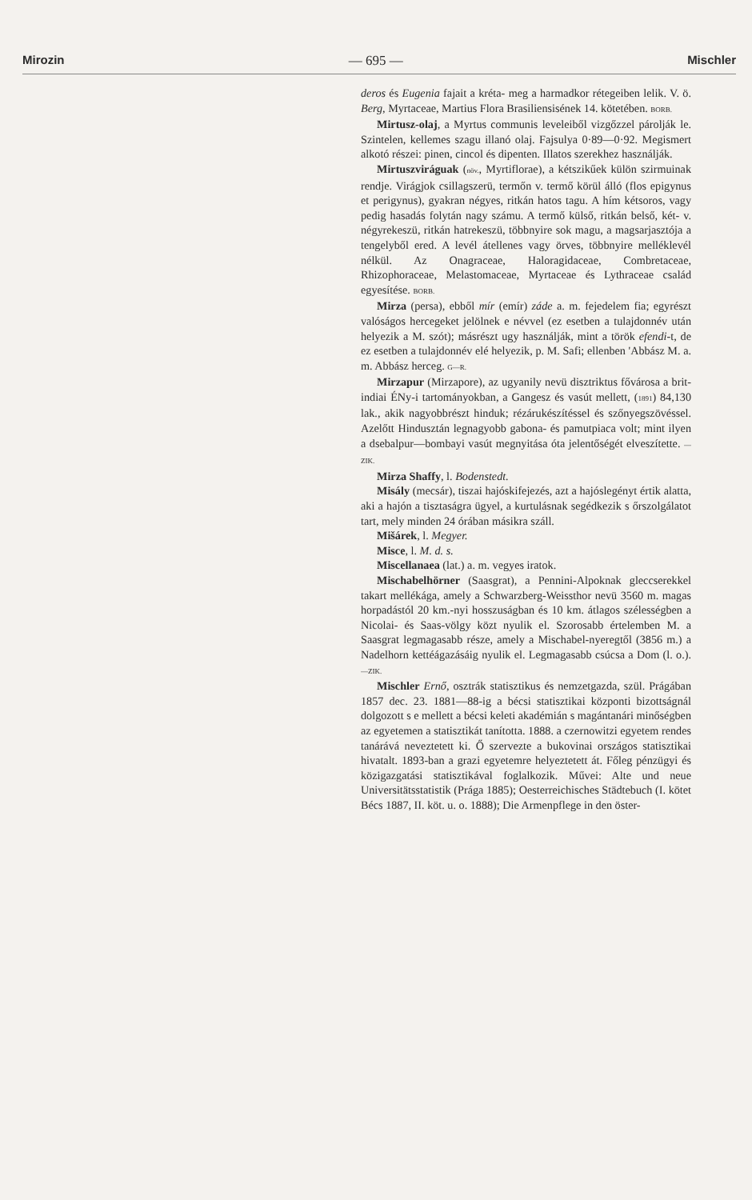Mirozin — 695 — Mischler
deros és Eugenia fajait a kréta- meg a harmadkor rétegeiben lelik. V. ö. Berg, Myrtaceae, Martius Flora Brasiliensisének 14. kötetében. BORB.
Mirtusz-olaj, a Myrtus communis leveleiből vizgőzzel párolják le. Szintelen, kellemes szagu illanó olaj. Fajsulya 0·89—0·92. Megismert alkotó részei: pinen, cincol és dipenten. Illatos szerekhez használják.
Mirtuszviráguak (növ., Myrtiflorae), a kétszikűek külön szirmuinak rendje. Virágjok csillagszerü, termőn v. termő körül álló (flos epigynus et perigynus), gyakran négyes, ritkán hatos tagu. A hím kétsoros, vagy pedig hasadás folytán nagy számu. A termő külső, ritkán belső, két- v. négyrekeszü, ritkán hatrekeszü, többnyire sok magu, a magsarjasztója a tengelyből ered. A levél átellenes vagy örves, többnyire melléklevél nélkül. Az Onagraceae, Haloragidaceae, Combretaceae, Rhizophoraceae, Melastomaceae, Myrtaceae és Lythraceae család egyesítése. BORB.
Mirza (persa), ebből mír (emír) záde a. m. fejedelem fia; egyrészt valóságos hercegeket jelölnek e névvel (ez esetben a tulajdonnév után helyezik a M. szót); másrészt ugy használják, mint a török efendi-t, de ez esetben a tulajdonnév elé helyezik, p. M. Safi; ellenben 'Abbász M. a. m. Abbász herceg. G—R.
Mirzapur (Mirzapore), az ugyanily nevü disztriktus fővárosa a brit-indiai ÉNy-i tartományokban, a Gangesz és vasút mellett, (1891) 84,130 lak., akik nagyobbrészt hinduk; rézárukészítéssel és szőnyegszövéssel. Azelőtt Hindusztán legnagyobb gabona- és pamutpiaca volt; mint ilyen a dsebalpur—bombayi vasút megnyitása óta jelentőségét elveszítette. —ZIK.
Mirza Shaffy, l. Bodenstedt.
Misály (mecsár), tiszai hajóskifejezés, azt a hajóslegényt értik alatta, aki a hajón a tisztaságra ügyel, a kurtulásnak segédkezik s őrszolgálatot tart, mely minden 24 órában másikra száll.
Mišárek, l. Megyer.
Misce, l. M. d. s.
Miscellanaea (lat.) a. m. vegyes iratok.
Mischabelhörner (Saasgrat), a Pennini-Alpoknak gleccserekkel takart mellékága, amely a Schwarzberg-Weissthor nevü 3560 m. magas horpadástól 20 km.-nyi hosszuságban és 10 km. átlagos szélességben a Nicolai- és Saas-völgy közt nyulik el. Szorosabb értelemben M. a Saasgrat legmagasabb része, amely a Mischabel-nyeregtől (3856 m.) a Nadelhorn kettéágazásáig nyulik el. Legmagasabb csúcsa a Dom (l. o.). —ZIK.
Mischler Ernő, osztrák statisztikus és nemzetgazda, szül. Prágában 1857 dec. 23. 1881—88-ig a bécsi statisztikai központi bizottságnál dolgozott s e mellett a bécsi keleti akadémián s magántanári minőségben az egyetemen a statisztikát tanította. 1888. a czernowitzi egyetem rendes tanárává neveztetett ki. Ő szervezte a bukovinai országos statisztikai hivatalt. 1893-ban a grazi egyetemre helyeztetett át. Főleg pénzügyi és közigazgatási statisztikával foglalkozik. Művei: Alte und neue Universitätsstatistik (Prága 1885); Oesterreichisches Städtebuch (I. kötet Bécs 1887, II. köt. u. o. 1888); Die Armenpflege in den öster-